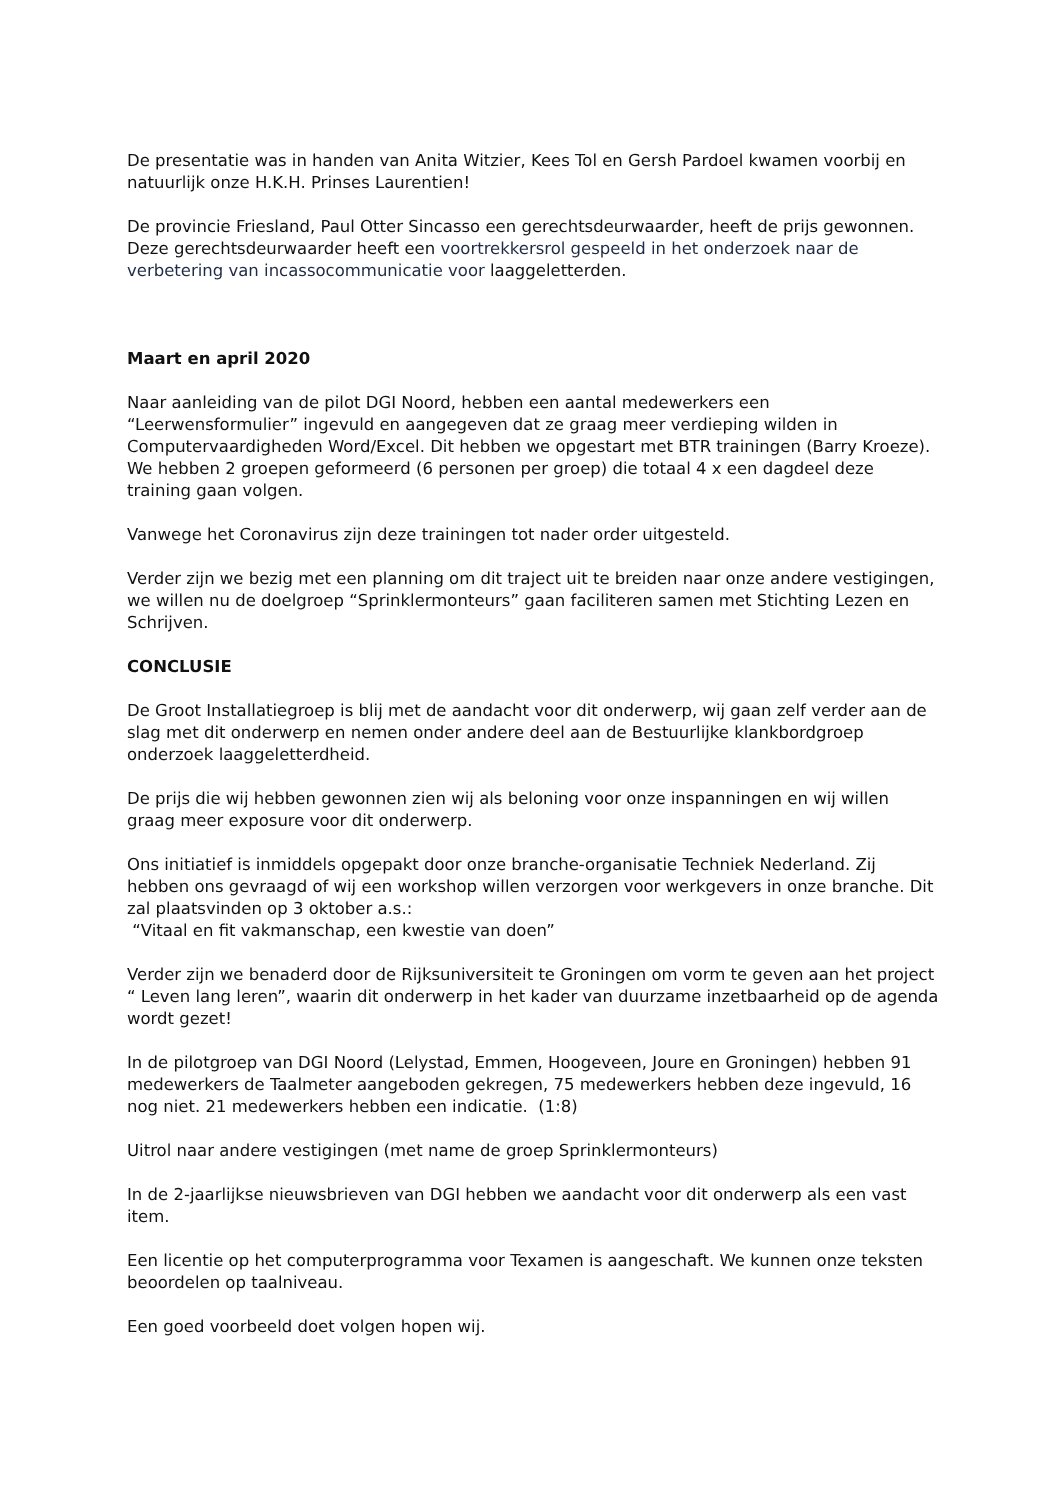De presentatie was in handen van Anita Witzier, Kees Tol en Gersh Pardoel kwamen voorbij en natuurlijk onze H.K.H. Prinses Laurentien!
De provincie Friesland, Paul Otter Sincasso een gerechtsdeurwaarder, heeft de prijs gewonnen. Deze gerechtsdeurwaarder heeft een voortrekkersrol gespeeld in het onderzoek naar de verbetering van incassocommunicatie voor laaggeletterden.
Maart en april 2020
Naar aanleiding van de pilot DGI Noord, hebben een aantal medewerkers een “Leerwensformulier” ingevuld en aangegeven dat ze graag meer verdieping wilden in Computervaardigheden Word/Excel. Dit hebben we opgestart met BTR trainingen (Barry Kroeze). We hebben 2 groepen geformeerd (6 personen per groep) die totaal 4 x een dagdeel deze training gaan volgen.
Vanwege het Coronavirus zijn deze trainingen tot nader order uitgesteld.
Verder zijn we bezig met een planning om dit traject uit te breiden naar onze andere vestigingen, we willen nu de doelgroep “Sprinklermonteurs” gaan faciliteren samen met Stichting Lezen en Schrijven.
CONCLUSIE
De Groot Installatiegroep is blij met de aandacht voor dit onderwerp, wij gaan zelf verder aan de slag met dit onderwerp en nemen onder andere deel aan de Bestuurlijke klankbordgroep onderzoek laaggeletterdheid.
De prijs die wij hebben gewonnen zien wij als beloning voor onze inspanningen en wij willen graag meer exposure voor dit onderwerp.
Ons initiatief is inmiddels opgepakt door onze branche-organisatie Techniek Nederland. Zij hebben ons gevraagd of wij een workshop willen verzorgen voor werkgevers in onze branche. Dit zal plaatsvinden op 3 oktober a.s.:
“Vitaal en fit vakmanschap, een kwestie van doen”
Verder zijn we benaderd door de Rijksuniversiteit te Groningen om vorm te geven aan het project “ Leven lang leren”, waarin dit onderwerp in het kader van duurzame inzetbaarheid op de agenda wordt gezet!
In de pilotgroep van DGI Noord (Lelystad, Emmen, Hoogeveen, Joure en Groningen) hebben 91 medewerkers de Taalmeter aangeboden gekregen, 75 medewerkers hebben deze ingevuld, 16 nog niet. 21 medewerkers hebben een indicatie. (1:8)
Uitrol naar andere vestigingen (met name de groep Sprinklermonteurs)
In de 2-jaarlijkse nieuwsbrieven van DGI hebben we aandacht voor dit onderwerp als een vast item.
Een licentie op het computerprogramma voor Texamen is aangeschaft. We kunnen onze teksten beoordelen op taalniveau.
Een goed voorbeeld doet volgen hopen wij.